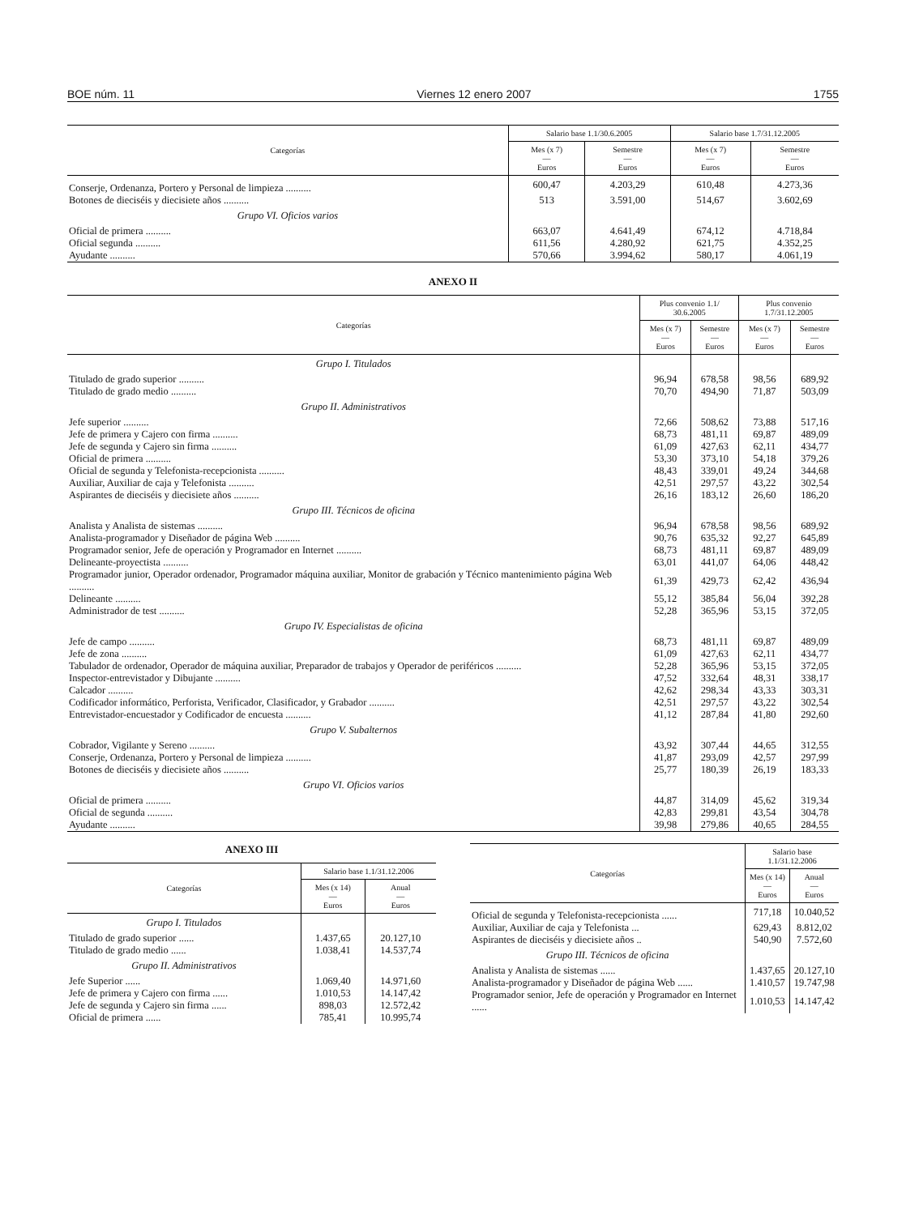BOE núm. 11 Viernes 12 enero 2007 1755
| Categorías | Salario base 1.1/30.6.2005 | | Salario base 1.7/31.12.2005 | |
| --- | --- | --- | --- | --- |
| | Mes (x 7) — Euros | Semestre — Euros | Mes (x 7) — Euros | Semestre — Euros |
| Conserje, Ordenanza, Portero y Personal de limpieza .......... | 600,47 | 4.203,29 | 610,48 | 4.273,36 |
| Botones de dieciséis y diecisiete años .......... | 513 | 3.591,00 | 514,67 | 3.602,69 |
| Grupo VI. Oficios varios | | | | |
| Oficial de primera .......... | 663,07 | 4.641,49 | 674,12 | 4.718,84 |
| Oficial segunda .......... | 611,56 | 4.280,92 | 621,75 | 4.352,25 |
| Ayudante .......... | 570,66 | 3.994,62 | 580,17 | 4.061,19 |
ANEXO II
| Categorías | Plus convenio 1.1/ 30.6.2005 | | Plus convenio 1.7/31.12.2005 | |
| --- | --- | --- | --- | --- |
| | Mes (x 7) — Euros | Semestre — Euros | Mes (x 7) — Euros | Semestre — Euros |
| Grupo I. Titulados | | | | |
| Titulado de grado superior .......... | 96,94 | 678,58 | 98,56 | 689,92 |
| Titulado de grado medio .......... | 70,70 | 494,90 | 71,87 | 503,09 |
| Grupo II. Administrativos | | | | |
| Jefe superior .......... | 72,66 | 508,62 | 73,88 | 517,16 |
| Jefe de primera y Cajero con firma .......... | 68,73 | 481,11 | 69,87 | 489,09 |
| Jefe de segunda y Cajero sin firma .......... | 61,09 | 427,63 | 62,11 | 434,77 |
| Oficial de primera .......... | 53,30 | 373,10 | 54,18 | 379,26 |
| Oficial de segunda y Telefonista-recepcionista .......... | 48,43 | 339,01 | 49,24 | 344,68 |
| Auxiliar, Auxiliar de caja y Telefonista .......... | 42,51 | 297,57 | 43,22 | 302,54 |
| Aspirantes de dieciséis y diecisiete años .......... | 26,16 | 183,12 | 26,60 | 186,20 |
| Grupo III. Técnicos de oficina | | | | |
| Analista y Analista de sistemas .......... | 96,94 | 678,58 | 98,56 | 689,92 |
| Analista-programador y Diseñador de página Web .......... | 90,76 | 635,32 | 92,27 | 645,89 |
| Programador senior, Jefe de operación y Programador en Internet .......... | 68,73 | 481,11 | 69,87 | 489,09 |
| Delineante-proyectista .......... | 63,01 | 441,07 | 64,06 | 448,42 |
| Programador junior, Operador ordenador, Programador máquina auxiliar, Monitor de grabación y Técnico mantenimiento página Web .......... | 61,39 | 429,73 | 62,42 | 436,94 |
| Delineante .......... | 55,12 | 385,84 | 56,04 | 392,28 |
| Administrador de test .......... | 52,28 | 365,96 | 53,15 | 372,05 |
| Grupo IV. Especialistas de oficina | | | | |
| Jefe de campo .......... | 68,73 | 481,11 | 69,87 | 489,09 |
| Jefe de zona .......... | 61,09 | 427,63 | 62,11 | 434,77 |
| Tabulador de ordenador, Operador de máquina auxiliar, Preparador de trabajos y Operador de periféricos .......... | 52,28 | 365,96 | 53,15 | 372,05 |
| Inspector-entrevistador y Dibujante .......... | 47,52 | 332,64 | 48,31 | 338,17 |
| Calcador .......... | 42,62 | 298,34 | 43,33 | 303,31 |
| Codificador informático, Perforista, Verificador, Clasificador, y Grabador .......... | 42,51 | 297,57 | 43,22 | 302,54 |
| Entrevistador-encuestador y Codificador de encuesta .......... | 41,12 | 287,84 | 41,80 | 292,60 |
| Grupo V. Subalternos | | | | |
| Cobrador, Vigilante y Sereno .......... | 43,92 | 307,44 | 44,65 | 312,55 |
| Conserje, Ordenanza, Portero y Personal de limpieza .......... | 41,87 | 293,09 | 42,57 | 297,99 |
| Botones de dieciséis y diecisiete años .......... | 25,77 | 180,39 | 26,19 | 183,33 |
| Grupo VI. Oficios varios | | | | |
| Oficial de primera .......... | 44,87 | 314,09 | 45,62 | 319,34 |
| Oficial de segunda .......... | 42,83 | 299,81 | 43,54 | 304,78 |
| Ayudante .......... | 39,98 | 279,86 | 40,65 | 284,55 |
ANEXO III
| Categorías | Salario base 1.1/31.12.2006 | |
| --- | --- | --- |
| | Mes (x 14) — Euros | Anual — Euros |
| Grupo I. Titulados | | |
| Titulado de grado superior ...... | 1.437,65 | 20.127,10 |
| Titulado de grado medio ...... | 1.038,41 | 14.537,74 |
| Grupo II. Administrativos | | |
| Jefe Superior ...... | 1.069,40 | 14.971,60 |
| Jefe de primera y Cajero con firma ...... | 1.010,53 | 14.147,42 |
| Jefe de segunda y Cajero sin firma ...... | 898,03 | 12.572,42 |
| Oficial de primera ...... | 785,41 | 10.995,74 |
| Categorías | Salario base 1.1/31.12.2006 | |
| --- | --- | --- |
| | Mes (x 14) — Euros | Anual — Euros |
| Oficial de segunda y Telefonista-recepcionista ...... | 717,18 | 10.040,52 |
| Auxiliar, Auxiliar de caja y Telefonista ... | 629,43 | 8.812,02 |
| Aspirantes de dieciséis y diecisiete años .. | 540,90 | 7.572,60 |
| Grupo III. Técnicos de oficina | | |
| Analista y Analista de sistemas ...... | 1.437,65 | 20.127,10 |
| Analista-programador y Diseñador de página Web ...... | 1.410,57 | 19.747,98 |
| Programador senior, Jefe de operación y Programador en Internet ...... | 1.010,53 | 14.147,42 |